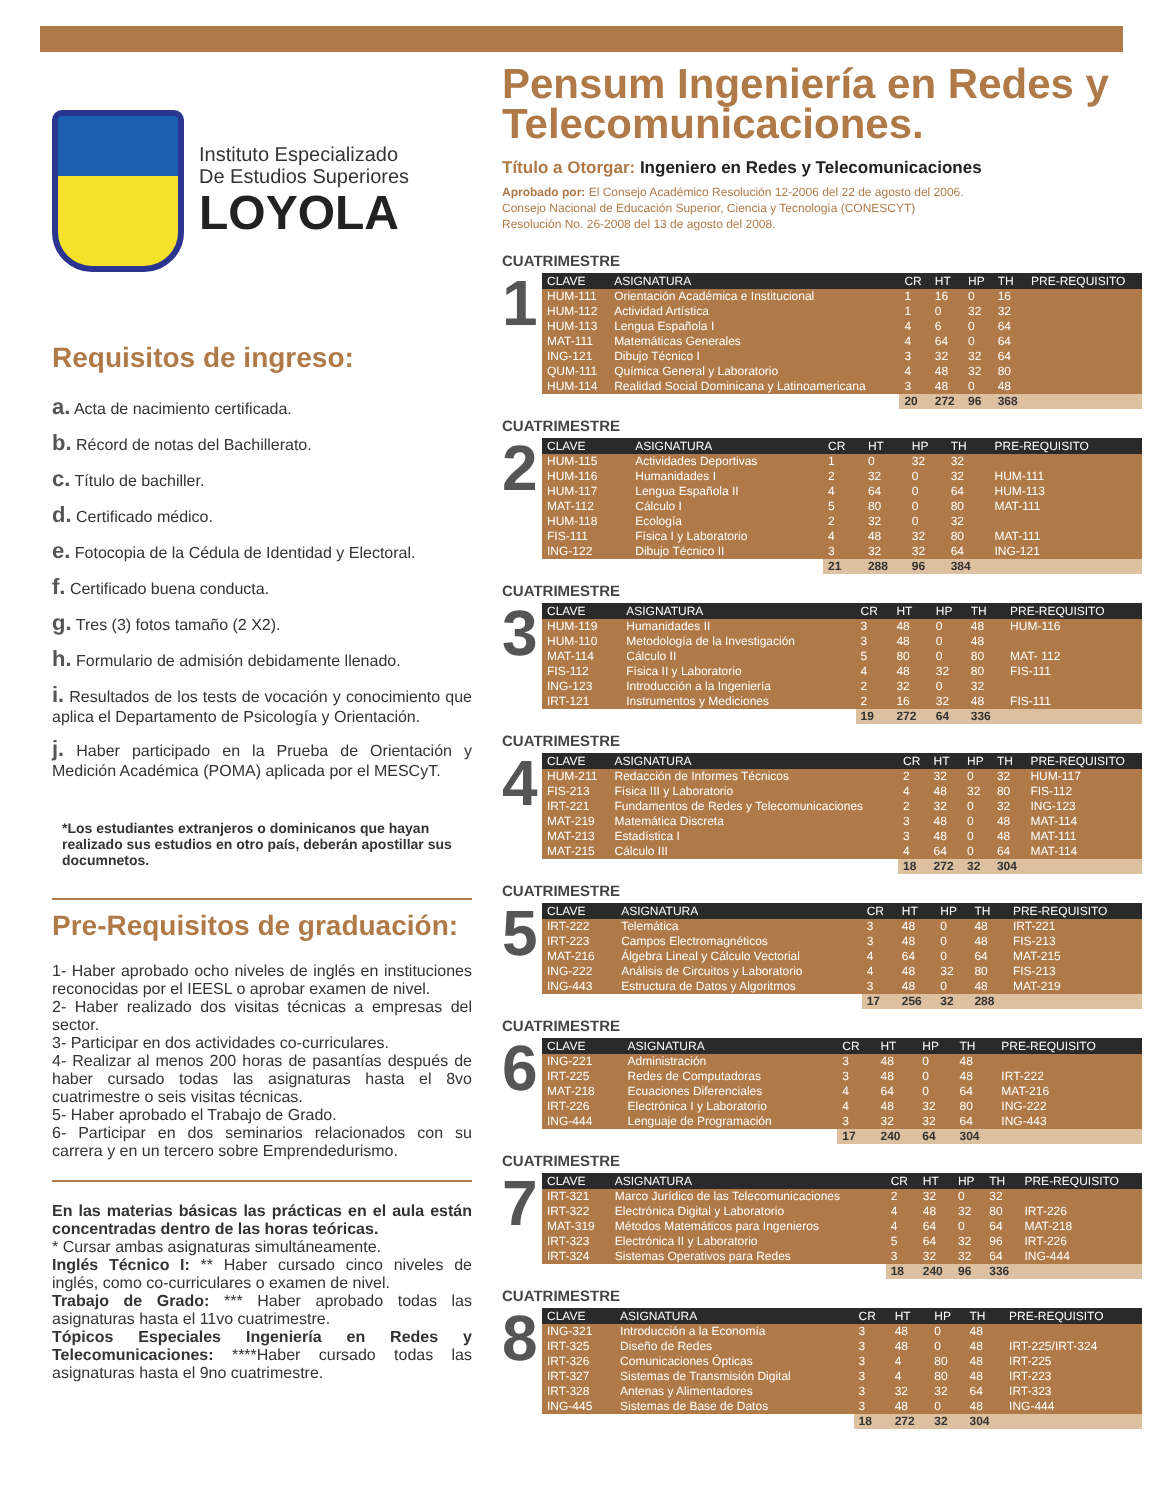Instituto Especializado
De Estudios Superiores
LOYOLA
Requisitos de ingreso:
a. Acta de nacimiento certificada.
b. Récord de notas del Bachillerato.
c. Título de bachiller.
d. Certificado médico.
e. Fotocopia de la Cédula de Identidad y Electoral.
f. Certificado buena conducta.
g. Tres (3) fotos tamaño (2 X2).
h. Formulario de admisión debidamente llenado.
i. Resultados de los tests de vocación y conocimiento que aplica el Departamento de Psicología y Orientación.
j. Haber participado en la Prueba de Orientación y Medición Académica (POMA) aplicada por el MESCyT.
*Los estudiantes extranjeros o dominicanos que hayan realizado sus estudios en otro país, deberán apostillar sus documnetos.
Pre-Requisitos de graduación:
1- Haber aprobado ocho niveles de inglés en instituciones reconocidas por el IEESL o aprobar examen de nivel.
2- Haber realizado dos visitas técnicas a empresas del sector.
3- Participar en dos actividades co-curriculares.
4- Realizar al menos 200 horas de pasantías después de haber cursado todas las asignaturas hasta el 8vo cuatrimestre o seis visitas técnicas.
5- Haber aprobado el Trabajo de Grado.
6- Participar en dos seminarios relacionados con su carrera y en un tercero sobre Emprendedurismo.
En las materias básicas las prácticas en el aula están concentradas dentro de las horas teóricas.
* Cursar ambas asignaturas simultáneamente.
Inglés Técnico I: ** Haber cursado cinco niveles de inglés, como co-curriculares o examen de nivel.
Trabajo de Grado: *** Haber aprobado todas las asignaturas hasta el 11vo cuatrimestre.
Tópicos Especiales Ingeniería en Redes y Telecomunicaciones: ****Haber cursado todas las asignaturas hasta el 9no cuatrimestre.
Pensum Ingeniería en Redes y Telecomunicaciones.
Título a Otorgar: Ingeniero en Redes y Telecomunicaciones
Aprobado por: El Consejo Académico Resolución 12-2006 del 22 de agosto del 2006.
Consejo Nacional de Educación Superior, Ciencia y Tecnología (CONESCYT)
Resolución No. 26-2008 del 13 de agosto del 2008.
CUATRIMESTRE
1
| CLAVE | ASIGNATURA | CR | HT | HP | TH | PRE-REQUISITO |
| --- | --- | --- | --- | --- | --- | --- |
| HUM-111 | Orientación Académica e Institucional | 1 | 16 | 0 | 16 | |
| HUM-112 | Actividad Artística | 1 | 0 | 32 | 32 | |
| HUM-113 | Lengua Española I | 4 | 6 | 0 | 64 | |
| MAT-111 | Matemáticas Generales | 4 | 64 | 0 | 64 | |
| ING-121 | Dibujo Técnico I | 3 | 32 | 32 | 64 | |
| QUM-111 | Química General y Laboratorio | 4 | 48 | 32 | 80 | |
| HUM-114 | Realidad Social Dominicana y Latinoamericana | 3 | 48 | 0 | 48 | |
| | | 20 | 272 | 96 | 368 | |
CUATRIMESTRE
2
| CLAVE | ASIGNATURA | CR | HT | HP | TH | PRE-REQUISITO |
| --- | --- | --- | --- | --- | --- | --- |
| HUM-115 | Actividades Deportivas | 1 | 0 | 32 | 32 | |
| HUM-116 | Humanidades I | 2 | 32 | 0 | 32 | HUM-111 |
| HUM-117 | Lengua Española II | 4 | 64 | 0 | 64 | HUM-113 |
| MAT-112 | Cálculo I | 5 | 80 | 0 | 80 | MAT-111 |
| HUM-118 | Ecología | 2 | 32 | 0 | 32 | |
| FIS-111 | Física I y Laboratorio | 4 | 48 | 32 | 80 | MAT-111 |
| ING-122 | Dibujo Técnico II | 3 | 32 | 32 | 64 | ING-121 |
| | | 21 | 288 | 96 | 384 | |
CUATRIMESTRE
3
| CLAVE | ASIGNATURA | CR | HT | HP | TH | PRE-REQUISITO |
| --- | --- | --- | --- | --- | --- | --- |
| HUM-119 | Humanidades II | 3 | 48 | 0 | 48 | HUM-116 |
| HUM-110 | Metodología de la Investigación | 3 | 48 | 0 | 48 | |
| MAT-114 | Cálculo II | 5 | 80 | 0 | 80 | MAT- 112 |
| FIS-112 | Física II y Laboratorio | 4 | 48 | 32 | 80 | FIS-111 |
| ING-123 | Introducción a la Ingeniería | 2 | 32 | 0 | 32 | |
| IRT-121 | Instrumentos y Mediciones | 2 | 16 | 32 | 48 | FIS-111 |
| | | 19 | 272 | 64 | 336 | |
CUATRIMESTRE
4
| CLAVE | ASIGNATURA | CR | HT | HP | TH | PRE-REQUISITO |
| --- | --- | --- | --- | --- | --- | --- |
| HUM-211 | Redacción de Informes Técnicos | 2 | 32 | 0 | 32 | HUM-117 |
| FIS-213 | Física III y Laboratorio | 4 | 48 | 32 | 80 | FIS-112 |
| IRT-221 | Fundamentos de Redes y Telecomunicaciones | 2 | 32 | 0 | 32 | ING-123 |
| MAT-219 | Matemática Discreta | 3 | 48 | 0 | 48 | MAT-114 |
| MAT-213 | Estadística I | 3 | 48 | 0 | 48 | MAT-111 |
| MAT-215 | Cálculo III | 4 | 64 | 0 | 64 | MAT-114 |
| | | 18 | 272 | 32 | 304 | |
CUATRIMESTRE
5
| CLAVE | ASIGNATURA | CR | HT | HP | TH | PRE-REQUISITO |
| --- | --- | --- | --- | --- | --- | --- |
| IRT-222 | Telemática | 3 | 48 | 0 | 48 | IRT-221 |
| IRT-223 | Campos Electromagnéticos | 3 | 48 | 0 | 48 | FIS-213 |
| MAT-216 | Álgebra Lineal y Cálculo Vectorial | 4 | 64 | 0 | 64 | MAT-215 |
| ING-222 | Análisis de Circuitos y Laboratorio | 4 | 48 | 32 | 80 | FIS-213 |
| ING-443 | Estructura de Datos y Algoritmos | 3 | 48 | 0 | 48 | MAT-219 |
| | | 17 | 256 | 32 | 288 | |
CUATRIMESTRE
6
| CLAVE | ASIGNATURA | CR | HT | HP | TH | PRE-REQUISITO |
| --- | --- | --- | --- | --- | --- | --- |
| ING-221 | Administración | 3 | 48 | 0 | 48 | |
| IRT-225 | Redes de Computadoras | 3 | 48 | 0 | 48 | IRT-222 |
| MAT-218 | Ecuaciones Diferenciales | 4 | 64 | 0 | 64 | MAT-216 |
| IRT-226 | Electrónica I y Laboratorio | 4 | 48 | 32 | 80 | ING-222 |
| ING-444 | Lenguaje de Programación | 3 | 32 | 32 | 64 | ING-443 |
| | | 17 | 240 | 64 | 304 | |
CUATRIMESTRE
7
| CLAVE | ASIGNATURA | CR | HT | HP | TH | PRE-REQUISITO |
| --- | --- | --- | --- | --- | --- | --- |
| IRT-321 | Marco Jurídico de las Telecomunicaciones | 2 | 32 | 0 | 32 | |
| IRT-322 | Electrónica Digital y Laboratorio | 4 | 48 | 32 | 80 | IRT-226 |
| MAT-319 | Métodos Matemáticos para Ingenieros | 4 | 64 | 0 | 64 | MAT-218 |
| IRT-323 | Electrónica II y Laboratorio | 5 | 64 | 32 | 96 | IRT-226 |
| IRT-324 | Sistemas Operativos para Redes | 3 | 32 | 32 | 64 | ING-444 |
| | | 18 | 240 | 96 | 336 | |
CUATRIMESTRE
8
| CLAVE | ASIGNATURA | CR | HT | HP | TH | PRE-REQUISITO |
| --- | --- | --- | --- | --- | --- | --- |
| ING-321 | Introducción a la Economía | 3 | 48 | 0 | 48 | |
| IRT-325 | Diseño de Redes | 3 | 48 | 0 | 48 | IRT-225/IRT-324 |
| IRT-326 | Comunicaciones Ópticas | 3 | 4 | 80 | 48 | IRT-225 |
| IRT-327 | Sistemas de Transmisión Digital | 3 | 4 | 80 | 48 | IRT-223 |
| IRT-328 | Antenas y Alimentadores | 3 | 32 | 32 | 64 | IRT-323 |
| ING-445 | Sistemas de Base de Datos | 3 | 48 | 0 | 48 | ING-444 |
| | | 18 | 272 | 32 | 304 | |